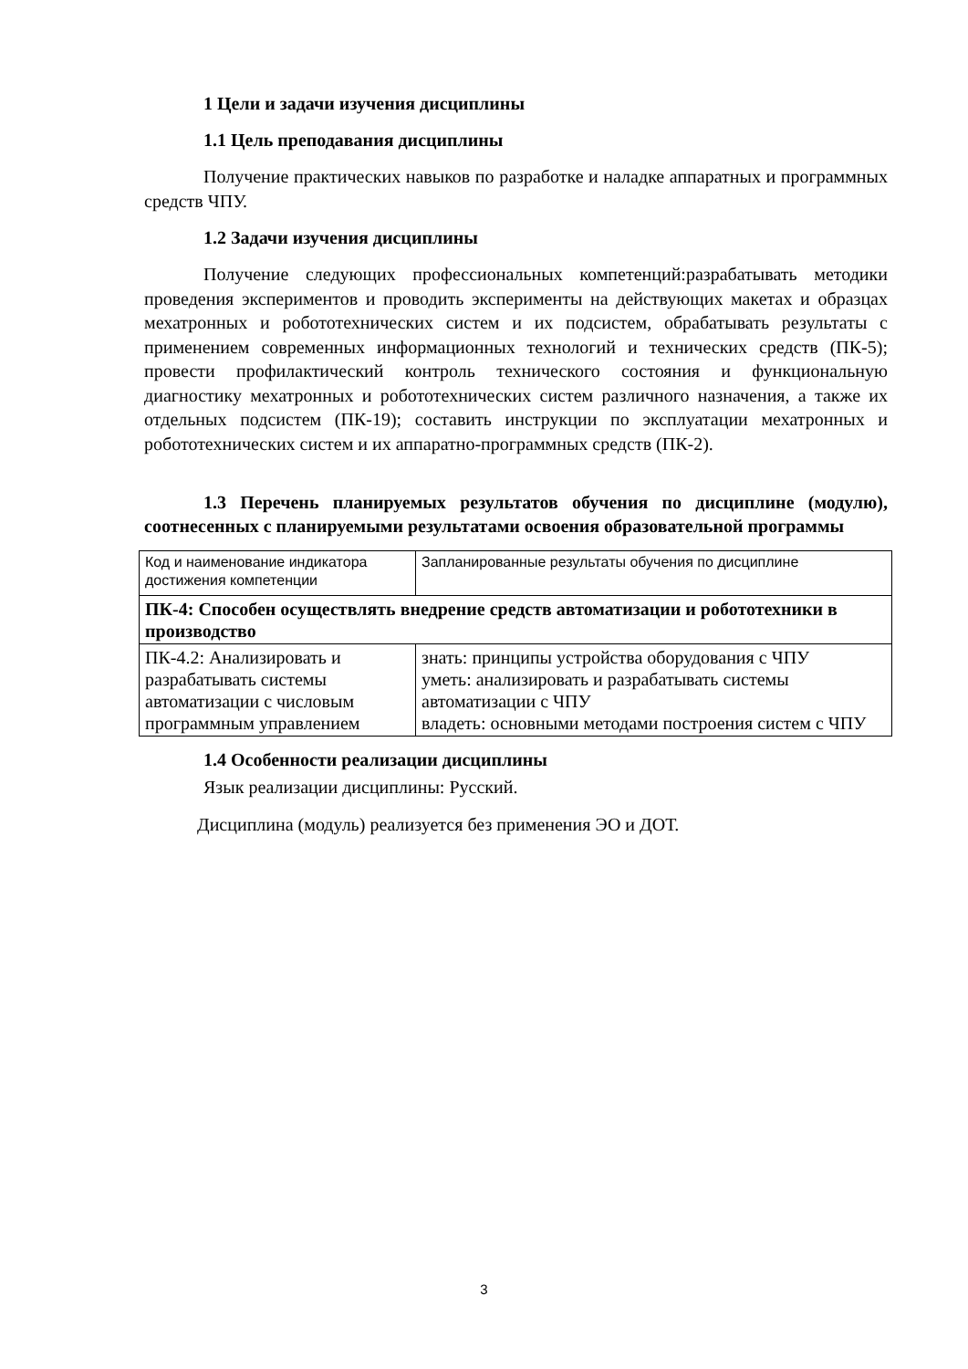1 Цели и задачи изучения дисциплины
1.1 Цель преподавания дисциплины
Получение практических навыков по разработке и наладке аппаратных и программных средств ЧПУ.
1.2 Задачи изучения дисциплины
Получение следующих профессиональных компетенций:разрабатывать методики проведения экспериментов и проводить эксперименты на действующих макетах и образцах мехатронных и робототехнических систем и их подсистем, обрабатывать результаты с применением современных информационных технологий и технических средств (ПК-5); провести профилактический контроль технического состояния и функциональную диагностику мехатронных и робототехнических систем различного назначения, а также их отдельных подсистем (ПК-19); составить инструкции по эксплуатации мехатронных и робототехнических систем и их аппаратно-программных средств (ПК-2).
1.3 Перечень планируемых результатов обучения по дисциплине (модулю), соотнесенных с планируемыми результатами освоения образовательной программы
| Код и наименование индикатора достижения компетенции | Запланированные результаты обучения по дисциплине |
| ПК-4: Способен осуществлять внедрение средств автоматизации и робототехники в производство | |
| ПК-4.2: Анализировать и разрабатывать системы автоматизации с числовым программным управлением | знать: принципы устройства оборудования с ЧПУ уметь: анализировать и разрабатывать системы автоматизации с ЧПУ владеть: основными методами построения систем с ЧПУ |
1.4 Особенности реализации дисциплины
Язык реализации дисциплины: Русский.
Дисциплина (модуль) реализуется без применения ЭО и ДОТ.
3